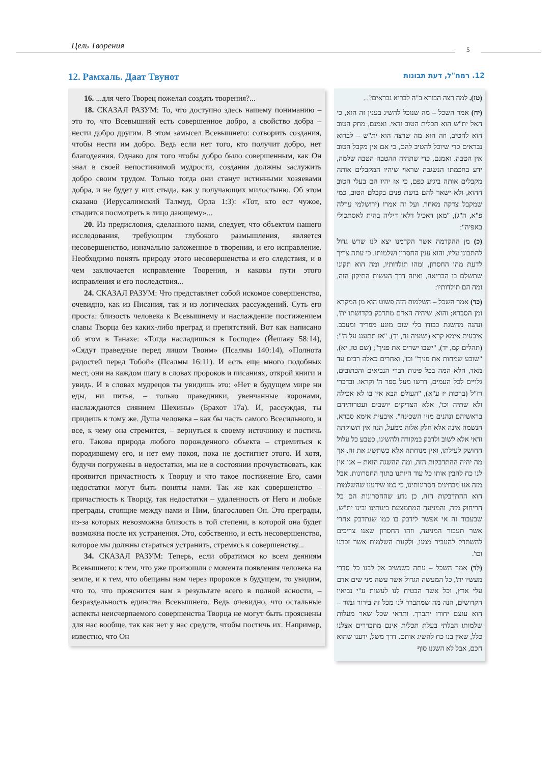Цель Творения 5
12. Рамхаль. Даат Твунот
16. ...для чего Творец пожелал создать творения?...
18. СКАЗАЛ РАЗУМ: То, что доступно здесь нашему пониманию – это то, что Всевышний есть совершенное добро, а свойство добра – нести добро другим. В этом замысел Всевышнего: сотворить создания, чтобы нести им добро. Ведь если нет того, кто получит добро, нет благодеяния. Однако для того чтобы добро было совершенным, как Он знал в своей непостижимой мудрости, создания должны заслужить добро своим трудом. Только тогда они станут истинными хозяевами добра, и не будет у них стыда, как у получающих милостыню. Об этом сказано (Иерусалимский Талмуд, Орла 1:3): «Тот, кто ест чужое, стыдится посмотреть в лицо дающему»...
20. Из предисловия, сделанного нами, следует, что объектом нашего исследования, требующим глубокого размышления, является несовершенство, изначально заложенное в творении, и его исправление. Необходимо понять природу этого несовершенства и его следствия, и в чем заключается исправление Творения, и каковы пути этого исправления и его последствия...
24. СКАЗАЛ РАЗУМ: Что представляет собой искомое совершенство, очевидно, как из Писания, так и из логических рассуждений. Суть его проста: близость человека к Всевышнему и наслаждение постижением славы Творца без каких-либо преград и препятствий. Вот как написано об этом в Танахе: «Тогда насладишься в Господе» (Йешаяу 58:14), «Сядут праведные перед лицом Твоим» (Псалмы 140:14), «Полнота радостей перед Тобой» (Псалмы 16:11). И есть еще много подобных мест, они на каждом шагу в словах пророков и писаниях, открой книги и увидь. И в словах мудрецов ты увидишь это: «Нет в будущем мире ни еды, ни питья, – только праведники, увенчанные коронами, наслаждаются сиянием Шехины» (Брахот 17а). И, рассуждая, ты придешь к тому же. Душа человека – как бы часть самого Всесильного, и все, к чему она стремится, – вернуться к своему источнику и постичь его. Такова природа любого порожденного объекта – стремиться к породившему его, и нет ему покоя, пока не достигнет этого. И хотя, будучи погружены в недостатки, мы не в состоянии прочувствовать, как проявится причастность к Творцу и что такое постижение Его, сами недостатки могут быть поняты нами. Так же как совершенство – причастность к Творцу, так недостатки – удаленность от Него и любые преграды, стоящие между нами и Ним, благословен Он. Это преграды, из-за которых невозможна близость в той степени, в которой она будет возможна после их устранения. Это, собственно, и есть несовершенство, которое мы должны стараться устранить, стремясь к совершенству...
34. СКАЗАЛ РАЗУМ: Теперь, если обратимся ко всем деяниям Всевышнего: к тем, что уже произошли с момента появления человека на земле, и к тем, что обещаны нам через пророков в будущем, то увидим, что то, что прояснится нам в результате всего в полной ясности, – безраздельность единства Всевышнего. Ведь очевидно, что остальные аспекты неисчерпаемого совершенства Творца не могут быть прояснены для нас вообще, так как нет у нас средств, чтобы постичь их. Например, известно, что Он
12. רמח"ל, דעת תבונות
(טז). למה רצה הבורא ב"ה לברוא נבראים?...
(יח) אמר השכל – מה שנוכל להשיג בענין זה הוא, כי האל ית"ש הוא תכלית הטוב ודאי. ואמנם, מחק הטוב הוא להטיב, וזה הוא מה שרצה הוא ית"ש – לברוא נבראים כדי שיוכל להטיב להם, כי אם אין מקבל הטוב אין הטבה. ואמנם, כדי שתהיה ההטבה הטבה שלמה, ידע בחכמתו הנשגבה שראוי שיהיו המקבלים אותה מקבלים אותה ביגיע כפם, כי אז יהיו הם בעלי הטוב ההוא, ולא ישאר להם בושת פנים בקבלם הטוב, כמי שמקבל צדקה מאחר. ועל זה אמרו (ירושלמי ערלה פ"א, ה"ג), "מאן דאכיל דלאו דיליה בהית לאסתכולי באפיה":
(כ) מן ההקדמה אשר הקדמנו יצא לנו שרש גדול להתבונן עליו, והוא ענין החסרון ושלמותו. כי עתה צריך לדעת מהו החסרון, ומהו תולדותיו, ומה הוא תקונו שתשלם בו הבריאה, ואיזה דרך העשות התיקון הזה, ומה הם תולדותיו:
(כד) אמר השכל – השלמות הזה פשוט הוא מן המקרא ומן הסברא; והוא, שיהיה האדם מתדבק בקדושתו ית', ונהנה מהשגת כבודו בלי שום מונע מפריד ומעכב. איבעית אימא קרא (ישעיה נח, יד), "אז תתענג על ה'"; (תהלים קמ, יד), "ישבו ישרים את פניך"; (שם טז, יא), "שובע שמחות את פניך" וכו', ואחרים כאלה רבים עד מאד, הלא המה בכל פינות דברי הנביאים והכתובים, גלויים לכל העמים, דרשו מעל ספר ה' וקראו. ובדברי רז"ל (ברכות יז ע"א), "העולם הבא אין בו לא אכילה ולא שתיה וכו', אלא הצדיקים יושבים ועטרותיהם בראשיהם ונהנים מזיו השכינה". איבעית אימא סברא, הנשמה אינה אלא חלק אלוה ממעל, הנה אין תשוקתה ודאי אלא לשוב ולדבק במקורה ולהשיגו, כטבע כל עלול החושק לעילתו, ואין מנוחתה אלא כשתשיג את זה. אך מה יהיה ההתדבקות הזה, ומה ההשגה הזאת – אנו אין לנו כח להבין אותו כל עוד היותנו בתוך החסרונות. אבל מזה אנו מבחינים חסרונותינו, כי כמו שידענו שהשלמות הוא ההתדבקות הזה, כן נדע שהחסרונות הם כל הריחוק מזה, והמניעה המתמצעת בינותינו ובינו ית"ש, שבעבור זה אי אפשר לידבק בו כמו שנתדבק אחרי אשר תעבור המניעה, וזהו החסרון שאנו צריכים להשתדל להעביר ממנו, ולקנות השלמות אשר זכרנו וכו'.
(לד) אמר השכל – עתה כשנשיב אל לבנו כל סדרי מעשיו ית', כל המעשה הגדול אשר עשה מני שים אדם עלי ארץ, וכל אשר הבטיח לנו לעשות ע"י נביאיו הקדושים, הנה מה שמתברר לנו מכל זה בירור גמור – הוא עוצם יחודו יתברך. ותראי שכל שאר מעלות שלמותו הבלתי בעלת תכלית אינם מתבררים אצלנו כלל, שאין בנו כח להשיג אותם. דרך משל, ידענו שהוא חכם, אבל לא השגנו סוף